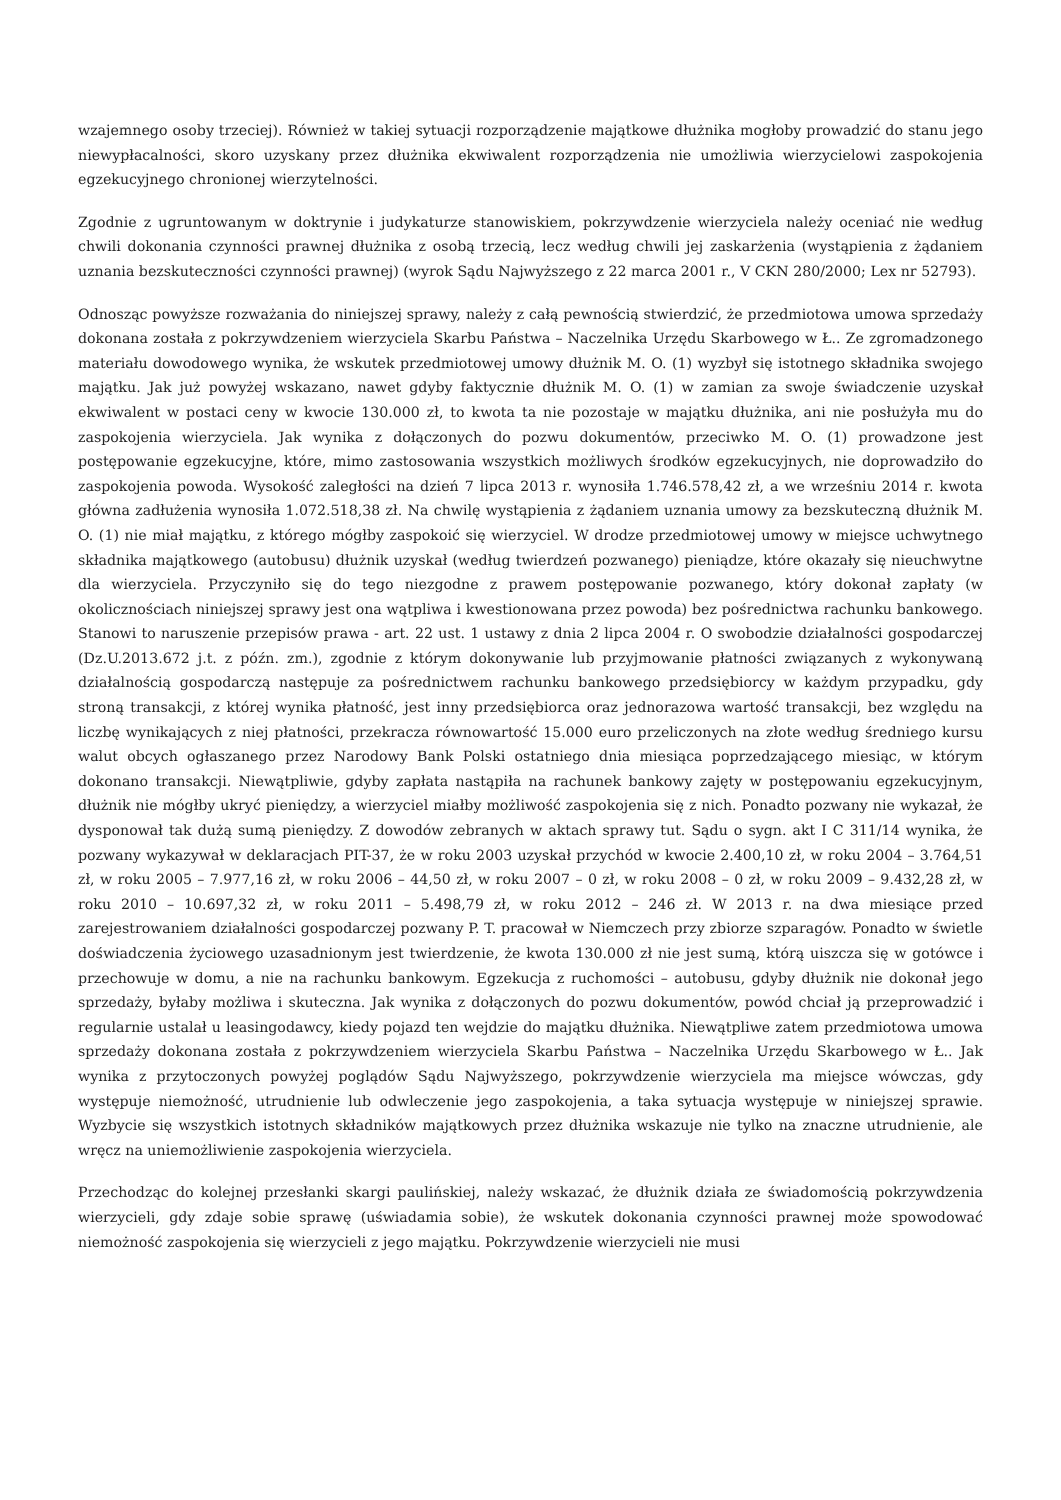wzajemnego osoby trzeciej). Również w takiej sytuacji rozporządzenie majątkowe dłużnika mogłoby prowadzić do stanu jego niewypłacalności, skoro uzyskany przez dłużnika ekwiwalent rozporządzenia nie umożliwia wierzycielowi zaspokojenia egzekucyjnego chronionej wierzytelności.
Zgodnie z ugruntowanym w doktrynie i judykaturze stanowiskiem, pokrzywdzenie wierzyciela należy oceniać nie według chwili dokonania czynności prawnej dłużnika z osobą trzecią, lecz według chwili jej zaskarżenia (wystąpienia z żądaniem uznania bezskuteczności czynności prawnej) (wyrok Sądu Najwyższego z 22 marca 2001 r., V CKN 280/2000; Lex nr 52793).
Odnosząc powyższe rozważania do niniejszej sprawy, należy z całą pewnością stwierdzić, że przedmiotowa umowa sprzedaży dokonana została z pokrzywdzeniem wierzyciela Skarbu Państwa – Naczelnika Urzędu Skarbowego w Ł.. Ze zgromadzonego materiału dowodowego wynika, że wskutek przedmiotowej umowy dłużnik M. O. (1) wyzbył się istotnego składnika swojego majątku. Jak już powyżej wskazano, nawet gdyby faktycznie dłużnik M. O. (1) w zamian za swoje świadczenie uzyskał ekwiwalent w postaci ceny w kwocie 130.000 zł, to kwota ta nie pozostaje w majątku dłużnika, ani nie posłużyła mu do zaspokojenia wierzyciela. Jak wynika z dołączonych do pozwu dokumentów, przeciwko M. O. (1) prowadzone jest postępowanie egzekucyjne, które, mimo zastosowania wszystkich możliwych środków egzekucyjnych, nie doprowadziło do zaspokojenia powoda. Wysokość zaległości na dzień 7 lipca 2013 r. wynosiła 1.746.578,42 zł, a we wrześniu 2014 r. kwota główna zadłużenia wynosiła 1.072.518,38 zł. Na chwilę wystąpienia z żądaniem uznania umowy za bezskuteczną dłużnik M. O. (1) nie miał majątku, z którego mógłby zaspokoić się wierzyciel. W drodze przedmiotowej umowy w miejsce uchwytnego składnika majątkowego (autobusu) dłużnik uzyskał (według twierdzeń pozwanego) pieniądze, które okazały się nieuchwytne dla wierzyciela. Przyczyniło się do tego niezgodne z prawem postępowanie pozwanego, który dokonał zapłaty (w okolicznościach niniejszej sprawy jest ona wątpliwa i kwestionowana przez powoda) bez pośrednictwa rachunku bankowego. Stanowi to naruszenie przepisów prawa - art. 22 ust. 1 ustawy z dnia 2 lipca 2004 r. O swobodzie działalności gospodarczej (Dz.U.2013.672 j.t. z późn. zm.), zgodnie z którym dokonywanie lub przyjmowanie płatności związanych z wykonywaną działalnością gospodarczą następuje za pośrednictwem rachunku bankowego przedsiębiorcy w każdym przypadku, gdy stroną transakcji, z której wynika płatność, jest inny przedsiębiorca oraz jednorazowa wartość transakcji, bez względu na liczbę wynikających z niej płatności, przekracza równowartość 15.000 euro przeliczonych na złote według średniego kursu walut obcych ogłaszanego przez Narodowy Bank Polski ostatniego dnia miesiąca poprzedzającego miesiąc, w którym dokonano transakcji. Niewątpliwie, gdyby zapłata nastąpiła na rachunek bankowy zajęty w postępowaniu egzekucyjnym, dłużnik nie mógłby ukryć pieniędzy, a wierzyciel miałby możliwość zaspokojenia się z nich. Ponadto pozwany nie wykazał, że dysponował tak dużą sumą pieniędzy. Z dowodów zebranych w aktach sprawy tut. Sądu o sygn. akt I C 311/14 wynika, że pozwany wykazywał w deklaracjach PIT-37, że w roku 2003 uzyskał przychód w kwocie 2.400,10 zł, w roku 2004 – 3.764,51 zł, w roku 2005 – 7.977,16 zł, w roku 2006 – 44,50 zł, w roku 2007 – 0 zł, w roku 2008 – 0 zł, w roku 2009 – 9.432,28 zł, w roku 2010 – 10.697,32 zł, w roku 2011 – 5.498,79 zł, w roku 2012 – 246 zł. W 2013 r. na dwa miesiące przed zarejestrowaniem działalności gospodarczej pozwany P. T. pracował w Niemczech przy zbiorze szparagów. Ponadto w świetle doświadczenia życiowego uzasadnionym jest twierdzenie, że kwota 130.000 zł nie jest sumą, którą uiszcza się w gotówce i przechowuje w domu, a nie na rachunku bankowym. Egzekucja z ruchomości – autobusu, gdyby dłużnik nie dokonał jego sprzedaży, byłaby możliwa i skuteczna. Jak wynika z dołączonych do pozwu dokumentów, powód chciał ją przeprowadzić i regularnie ustalał u leasingodawcy, kiedy pojazd ten wejdzie do majątku dłużnika. Niewątpliwe zatem przedmiotowa umowa sprzedaży dokonana została z pokrzywdzeniem wierzyciela Skarbu Państwa – Naczelnika Urzędu Skarbowego w Ł.. Jak wynika z przytoczonych powyżej poglądów Sądu Najwyższego, pokrzywdzenie wierzyciela ma miejsce wówczas, gdy występuje niemożność, utrudnienie lub odwleczenie jego zaspokojenia, a taka sytuacja występuje w niniejszej sprawie. Wyzbycie się wszystkich istotnych składników majątkowych przez dłużnika wskazuje nie tylko na znaczne utrudnienie, ale wręcz na uniemożliwienie zaspokojenia wierzyciela.
Przechodząc do kolejnej przesłanki skargi paulińskiej, należy wskazać, że dłużnik działa ze świadomością pokrzywdzenia wierzycieli, gdy zdaje sobie sprawę (uświadamia sobie), że wskutek dokonania czynności prawnej może spowodować niemożność zaspokojenia się wierzycieli z jego majątku. Pokrzywdzenie wierzycieli nie musi